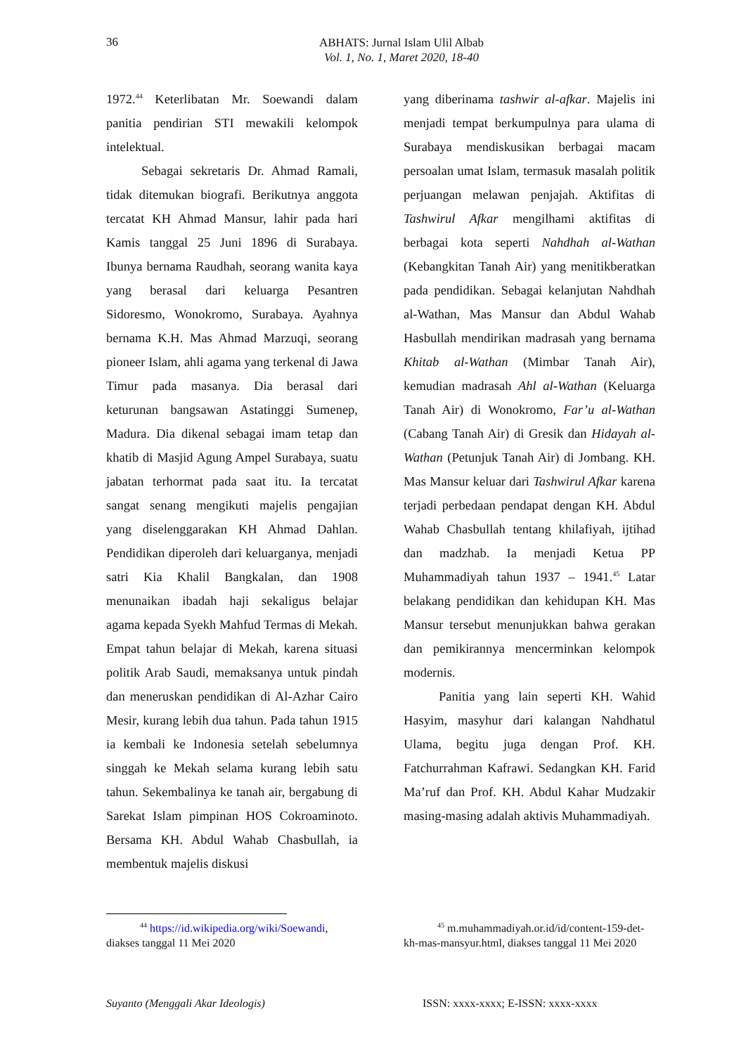36
ABHATS: Jurnal Islam Ulil Albab
Vol. 1, No. 1, Maret 2020, 18-40
1972.<sup>44</sup> Keterlibatan Mr. Soewandi dalam panitia pendirian STI mewakili kelompok intelektual.
Sebagai sekretaris Dr. Ahmad Ramali, tidak ditemukan biografi. Berikutnya anggota tercatat KH Ahmad Mansur, lahir pada hari Kamis tanggal 25 Juni 1896 di Surabaya. Ibunya bernama Raudhah, seorang wanita kaya yang berasal dari keluarga Pesantren Sidoresmo, Wonokromo, Surabaya. Ayahnya bernama K.H. Mas Ahmad Marzuqi, seorang pioneer Islam, ahli agama yang terkenal di Jawa Timur pada masanya. Dia berasal dari keturunan bangsawan Astatinggi Sumenep, Madura. Dia dikenal sebagai imam tetap dan khatib di Masjid Agung Ampel Surabaya, suatu jabatan terhormat pada saat itu. Ia tercatat sangat senang mengikuti majelis pengajian yang diselenggarakan KH Ahmad Dahlan. Pendidikan diperoleh dari keluarganya, menjadi satri Kia Khalil Bangkalan, dan 1908 menunaikan ibadah haji sekaligus belajar agama kepada Syekh Mahfud Termas di Mekah. Empat tahun belajar di Mekah, karena situasi politik Arab Saudi, memaksanya untuk pindah dan meneruskan pendidikan di Al-Azhar Cairo Mesir, kurang lebih dua tahun. Pada tahun 1915 ia kembali ke Indonesia setelah sebelumnya singgah ke Mekah selama kurang lebih satu tahun. Sekembalinya ke tanah air, bergabung di Sarekat Islam pimpinan HOS Cokroaminoto. Bersama KH. Abdul Wahab Chasbullah, ia membentuk majelis diskusi
yang diberinama tashwir al-afkar. Majelis ini menjadi tempat berkumpulnya para ulama di Surabaya mendiskusikan berbagai macam persoalan umat Islam, termasuk masalah politik perjuangan melawan penjajah. Aktifitas di Tashwirul Afkar mengilhami aktifitas di berbagai kota seperti Nahdhah al-Wathan (Kebangkitan Tanah Air) yang menitikberatkan pada pendidikan. Sebagai kelanjutan Nahdhah al-Wathan, Mas Mansur dan Abdul Wahab Hasbullah mendirikan madrasah yang bernama Khitab al-Wathan (Mimbar Tanah Air), kemudian madrasah Ahl al-Wathan (Keluarga Tanah Air) di Wonokromo, Far’u al-Wathan (Cabang Tanah Air) di Gresik dan Hidayah al-Wathan (Petunjuk Tanah Air) di Jombang. KH. Mas Mansur keluar dari Tashwirul Afkar karena terjadi perbedaan pendapat dengan KH. Abdul Wahab Chasbullah tentang khilafiyah, ijtihad dan madzhab. Ia menjadi Ketua PP Muhammadiyah tahun 1937 – 1941.<sup>45</sup> Latar belakang pendidikan dan kehidupan KH. Mas Mansur tersebut menunjukkan bahwa gerakan dan pemikirannya mencerminkan kelompok modernis.
Panitia yang lain seperti KH. Wahid Hasyim, masyhur dari kalangan Nahdhatul Ulama, begitu juga dengan Prof. KH. Fatchurrahman Kafrawi. Sedangkan KH. Farid Ma’ruf dan Prof. KH. Abdul Kahar Mudzakir masing-masing adalah aktivis Muhammadiyah.
   <sup>44</sup> https://id.wikipedia.org/wiki/Soewandi, diakses tanggal 11 Mei 2020
   <sup>45</sup> m.muhammadiyah.or.id/id/content-159-det-kh-mas-mansyur.html, diakses tanggal 11 Mei 2020
Suyanto (Menggali Akar Ideologis) ISSN: xxxx-xxxx; E-ISSN: xxxx-xxxx